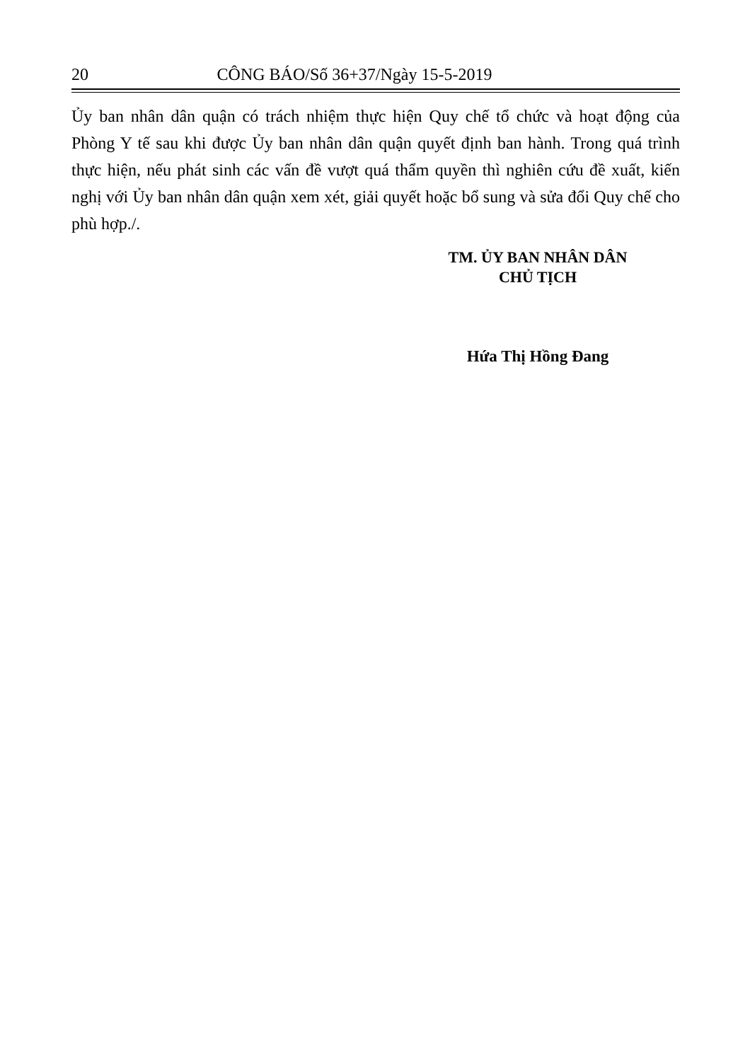20 CÔNG BÁO/Số 36+37/Ngày 15-5-2019
Ủy ban nhân dân quận có trách nhiệm thực hiện Quy chế tổ chức và hoạt động của Phòng Y tế sau khi được Ủy ban nhân dân quận quyết định ban hành. Trong quá trình thực hiện, nếu phát sinh các vấn đề vượt quá thẩm quyền thì nghiên cứu đề xuất, kiến nghị với Ủy ban nhân dân quận xem xét, giải quyết hoặc bổ sung và sửa đổi Quy chế cho phù hợp./.
TM. ỦY BAN NHÂN DÂN
CHỦ TỊCH
Hứa Thị Hồng Đang